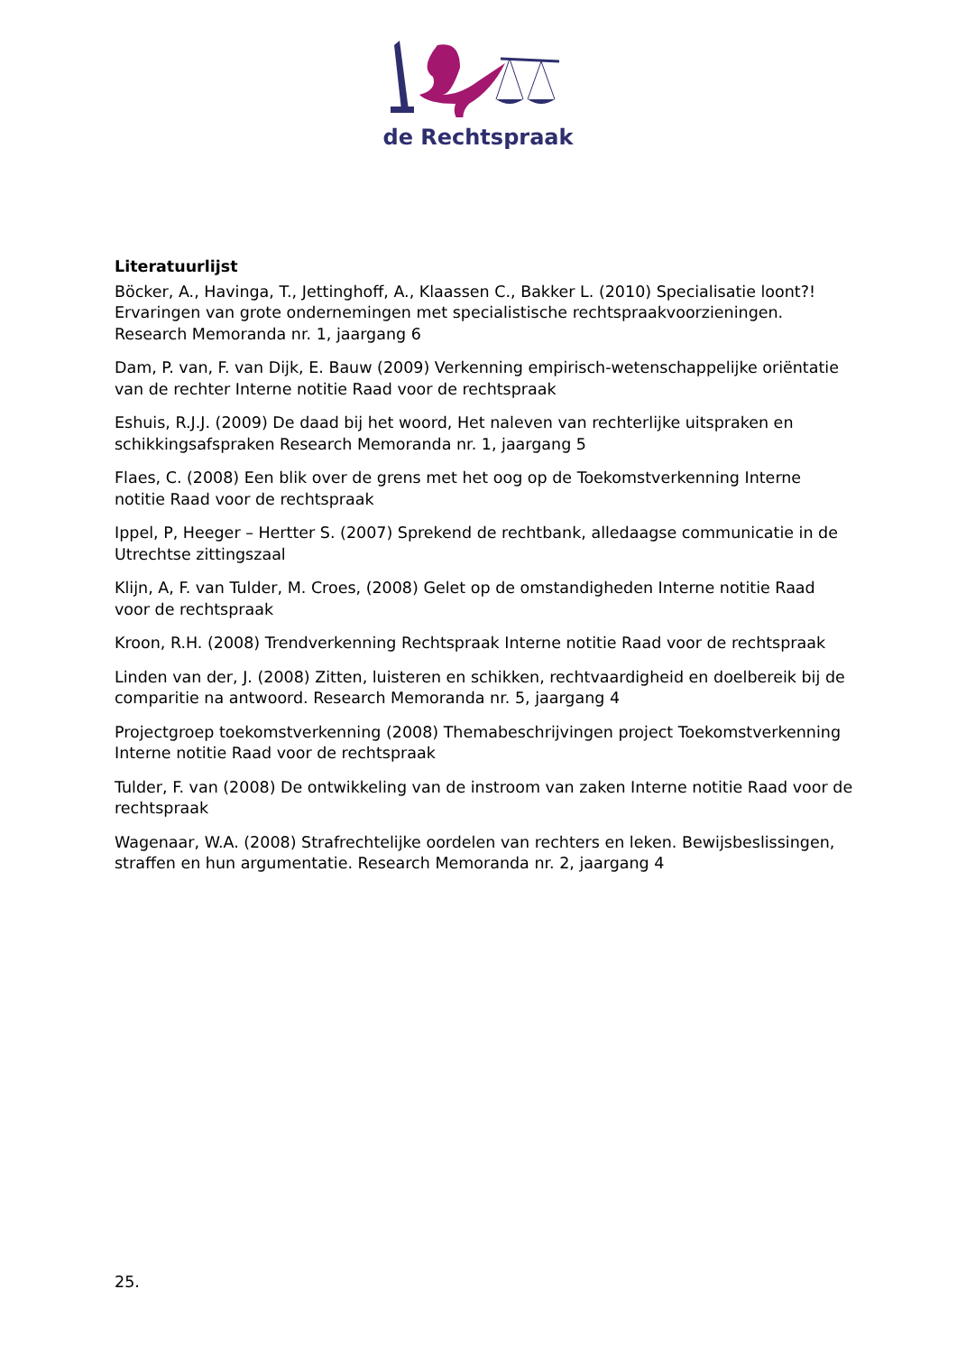de Rechtspraak
Literatuurlijst
Böcker, A., Havinga, T., Jettinghoff, A., Klaassen C., Bakker L. (2010) Specialisatie loont?! Ervaringen van grote ondernemingen met specialistische rechtspraakvoorzieningen. Research Memoranda nr. 1, jaargang 6
Dam, P. van, F. van Dijk, E. Bauw (2009) Verkenning empirisch-wetenschappelijke oriëntatie van de rechter Interne notitie Raad voor de rechtspraak
Eshuis, R.J.J. (2009) De daad bij het woord, Het naleven van rechterlijke uitspraken en schikkingsafspraken Research Memoranda nr. 1, jaargang 5
Flaes, C. (2008) Een blik over de grens met het oog op de Toekomstverkenning Interne notitie Raad voor de rechtspraak
Ippel, P, Heeger – Hertter S. (2007) Sprekend de rechtbank, alledaagse communicatie in de Utrechtse zittingszaal
Klijn, A, F. van Tulder, M. Croes, (2008) Gelet op de omstandigheden Interne notitie Raad voor de rechtspraak
Kroon, R.H. (2008) Trendverkenning Rechtspraak Interne notitie Raad voor de rechtspraak
Linden van der, J. (2008) Zitten, luisteren en schikken, rechtvaardigheid en doelbereik bij de comparitie na antwoord. Research Memoranda nr. 5, jaargang 4
Projectgroep toekomstverkenning (2008) Themabeschrijvingen project Toekomstverkenning Interne notitie Raad voor de rechtspraak
Tulder, F. van (2008) De ontwikkeling van de instroom van zaken Interne notitie Raad voor de rechtspraak
Wagenaar, W.A. (2008) Strafrechtelijke oordelen van rechters en leken. Bewijsbeslissingen, straffen en hun argumentatie. Research Memoranda nr. 2, jaargang 4
25.